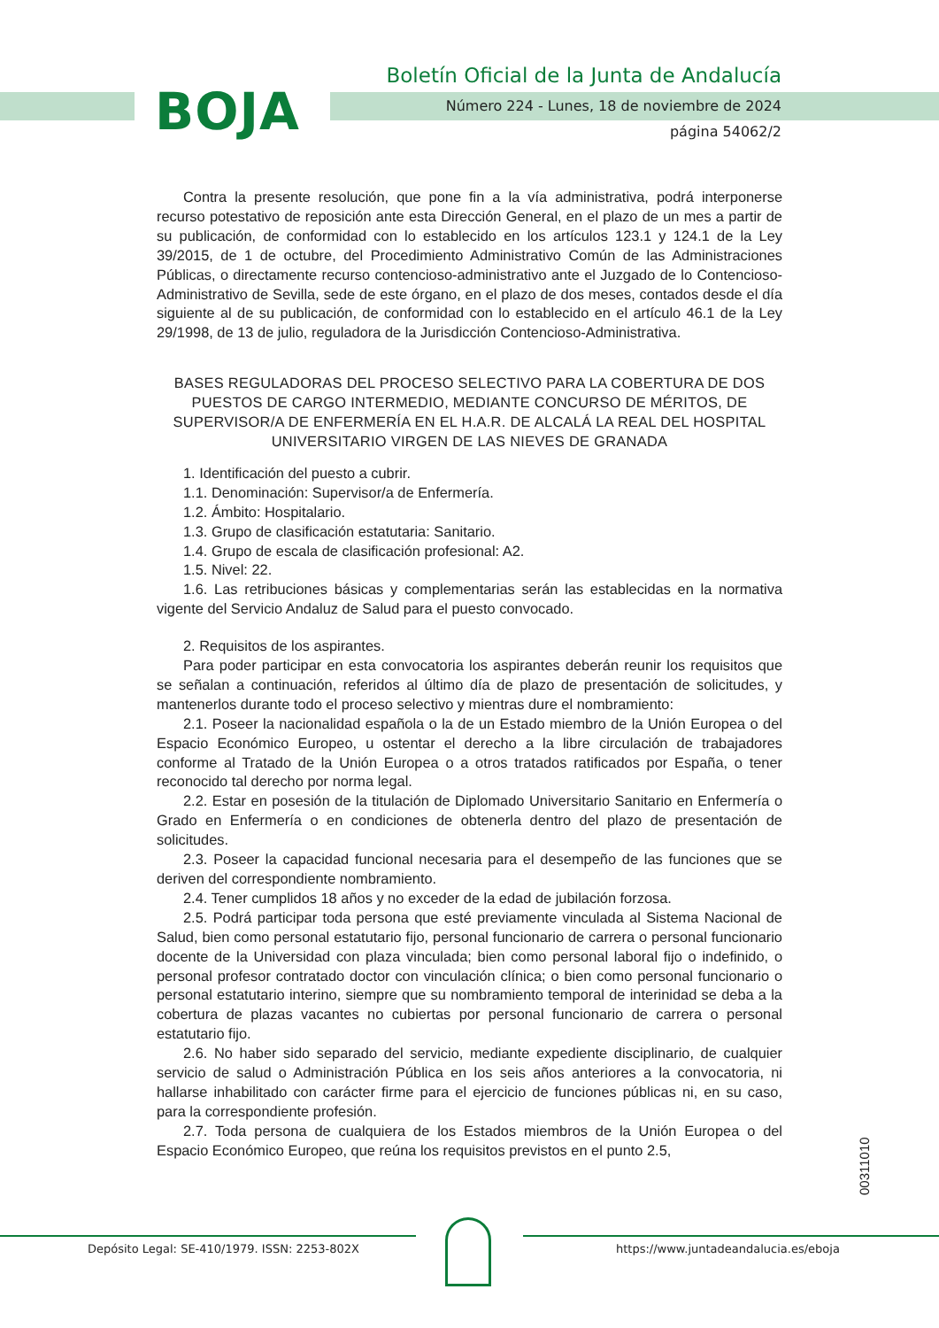BOJA
Boletín Oficial de la Junta de Andalucía
Número 224 - Lunes, 18 de noviembre de 2024
página 54062/2
Contra la presente resolución, que pone fin a la vía administrativa, podrá interponerse recurso potestativo de reposición ante esta Dirección General, en el plazo de un mes a partir de su publicación, de conformidad con lo establecido en los artículos 123.1 y 124.1 de la Ley 39/2015, de 1 de octubre, del Procedimiento Administrativo Común de las Administraciones Públicas, o directamente recurso contencioso-administrativo ante el Juzgado de lo Contencioso-Administrativo de Sevilla, sede de este órgano, en el plazo de dos meses, contados desde el día siguiente al de su publicación, de conformidad con lo establecido en el artículo 46.1 de la Ley 29/1998, de 13 de julio, reguladora de la Jurisdicción Contencioso-Administrativa.
BASES REGULADORAS DEL PROCESO SELECTIVO PARA LA COBERTURA DE DOS PUESTOS DE CARGO INTERMEDIO, MEDIANTE CONCURSO DE MÉRITOS, DE SUPERVISOR/A DE ENFERMERÍA EN EL H.A.R. DE ALCALÁ LA REAL DEL HOSPITAL UNIVERSITARIO VIRGEN DE LAS NIEVES DE GRANADA
1. Identificación del puesto a cubrir.
1.1. Denominación: Supervisor/a de Enfermería.
1.2. Ámbito: Hospitalario.
1.3. Grupo de clasificación estatutaria: Sanitario.
1.4. Grupo de escala de clasificación profesional: A2.
1.5. Nivel: 22.
1.6. Las retribuciones básicas y complementarias serán las establecidas en la normativa vigente del Servicio Andaluz de Salud para el puesto convocado.
2. Requisitos de los aspirantes.
Para poder participar en esta convocatoria los aspirantes deberán reunir los requisitos que se señalan a continuación, referidos al último día de plazo de presentación de solicitudes, y mantenerlos durante todo el proceso selectivo y mientras dure el nombramiento:
2.1. Poseer la nacionalidad española o la de un Estado miembro de la Unión Europea o del Espacio Económico Europeo, u ostentar el derecho a la libre circulación de trabajadores conforme al Tratado de la Unión Europea o a otros tratados ratificados por España, o tener reconocido tal derecho por norma legal.
2.2. Estar en posesión de la titulación de Diplomado Universitario Sanitario en Enfermería o Grado en Enfermería o en condiciones de obtenerla dentro del plazo de presentación de solicitudes.
2.3. Poseer la capacidad funcional necesaria para el desempeño de las funciones que se deriven del correspondiente nombramiento.
2.4. Tener cumplidos 18 años y no exceder de la edad de jubilación forzosa.
2.5. Podrá participar toda persona que esté previamente vinculada al Sistema Nacional de Salud, bien como personal estatutario fijo, personal funcionario de carrera o personal funcionario docente de la Universidad con plaza vinculada; bien como personal laboral fijo o indefinido, o personal profesor contratado doctor con vinculación clínica; o bien como personal funcionario o personal estatutario interino, siempre que su nombramiento temporal de interinidad se deba a la cobertura de plazas vacantes no cubiertas por personal funcionario de carrera o personal estatutario fijo.
2.6. No haber sido separado del servicio, mediante expediente disciplinario, de cualquier servicio de salud o Administración Pública en los seis años anteriores a la convocatoria, ni hallarse inhabilitado con carácter firme para el ejercicio de funciones públicas ni, en su caso, para la correspondiente profesión.
2.7. Toda persona de cualquiera de los Estados miembros de la Unión Europea o del Espacio Económico Europeo, que reúna los requisitos previstos en el punto 2.5,
00311010
Depósito Legal: SE-410/1979. ISSN: 2253-802X
https://www.juntadeandalucia.es/eboja